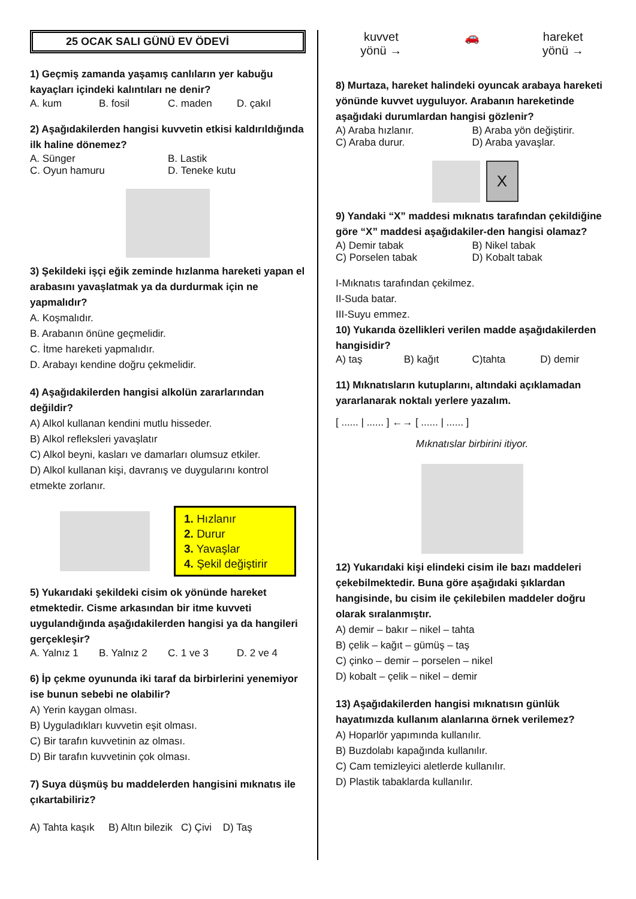25 OCAK SALI GÜNÜ EV ÖDEVİ
1) Geçmiş zamanda yaşamış canlıların yer kabuğu kayaçları içindeki kalıntıları ne denir?
A. kum B. fosil C. maden D. çakıl
2) Aşağıdakilerden hangisi kuvvetin etkisi kaldırıldığında ilk haline dönemez?
A. Sünger B. Lastik
C. Oyun hamuru D. Teneke kutu
3) Şekildeki işçi eğik zeminde hızlanma hareketi yapan el arabasını yavaşlatmak ya da durdurmak için ne yapmalıdır?
A. Koşmalıdır.
B. Arabanın önüne geçmelidir.
C. İtme hareketi yapmalıdır.
D. Arabayı kendine doğru çekmelidir.
4) Aşağıdakilerden hangisi alkolün zararlarından değildir?
A) Alkol kullanan kendini mutlu hisseder.
B) Alkol refleksleri yavaşlatır
C) Alkol beyni, kasları ve damarları olumsuz etkiler.
D) Alkol kullanan kişi, davranış ve duygularını kontrol etmekte zorlanır.
1. Hızlanır
2. Durur
3. Yavaşlar
4. Şekil değiştirir
5) Yukarıdaki şekildeki cisim ok yönünde hareket etmektedir. Cisme arkasından bir itme kuvveti uygulandığında aşağıdakilerden hangisi ya da hangileri gerçekleşir?
A. Yalnız 1 B. Yalnız 2 C. 1 ve 3 D. 2 ve 4
6) İp çekme oyununda iki taraf da birbirlerini yenemiyor ise bunun sebebi ne olabilir?
A) Yerin kaygan olması.
B) Uyguladıkları kuvvetin eşit olması.
C) Bir tarafın kuvvetinin az olması.
D) Bir tarafın kuvvetinin çok olması.
7) Suya düşmüş bu maddelerden hangisini mıknatıs ile çıkartabiliriz?
A) Tahta kaşık B) Altın bilezik C) Çivi D) Taş
kuvvet
yönü → 🚗 hareket
yönü →
8) Murtaza, hareket halindeki oyuncak arabaya hareketi yönünde kuvvet uyguluyor. Arabanın hareketinde aşağıdaki durumlardan hangisi gözlenir?
A) Araba hızlanır. B) Araba yön değiştirir.
C) Araba durur. D) Araba yavaşlar.
X
9) Yandaki “X” maddesi mıknatıs tarafından çekildiğine göre “X” maddesi aşağıdakiler-den hangisi olamaz?
A) Demir tabak B) Nikel tabak
C) Porselen tabak D) Kobalt tabak
I-Mıknatıs tarafından çekilmez.
II-Suda batar.
III-Suyu emmez.
10) Yukarıda özellikleri verilen madde aşağıdakilerden hangisidir?
A) taş B) kağıt C)tahta D) demir
11) Mıknatısların kutuplarını, altındaki açıklamadan yararlanarak noktalı yerlere yazalım.
[ ...... | ...... ] ←→ [ ...... | ...... ]
Mıknatıslar birbirini itiyor.
12) Yukarıdaki kişi elindeki cisim ile bazı maddeleri çekebilmektedir. Buna göre aşağıdaki şıklardan hangisinde, bu cisim ile çekilebilen maddeler doğru olarak sıralanmıştır.
A) demir – bakır – nikel – tahta
B) çelik – kağıt – gümüş – taş
C) çinko – demir – porselen – nikel
D) kobalt – çelik – nikel – demir
13) Aşağıdakilerden hangisi mıknatısın günlük hayatımızda kullanım alanlarına örnek verilemez?
A) Hoparlör yapımında kullanılır.
B) Buzdolabı kapağında kullanılır.
C) Cam temizleyici aletlerde kullanılır.
D) Plastik tabaklarda kullanılır.